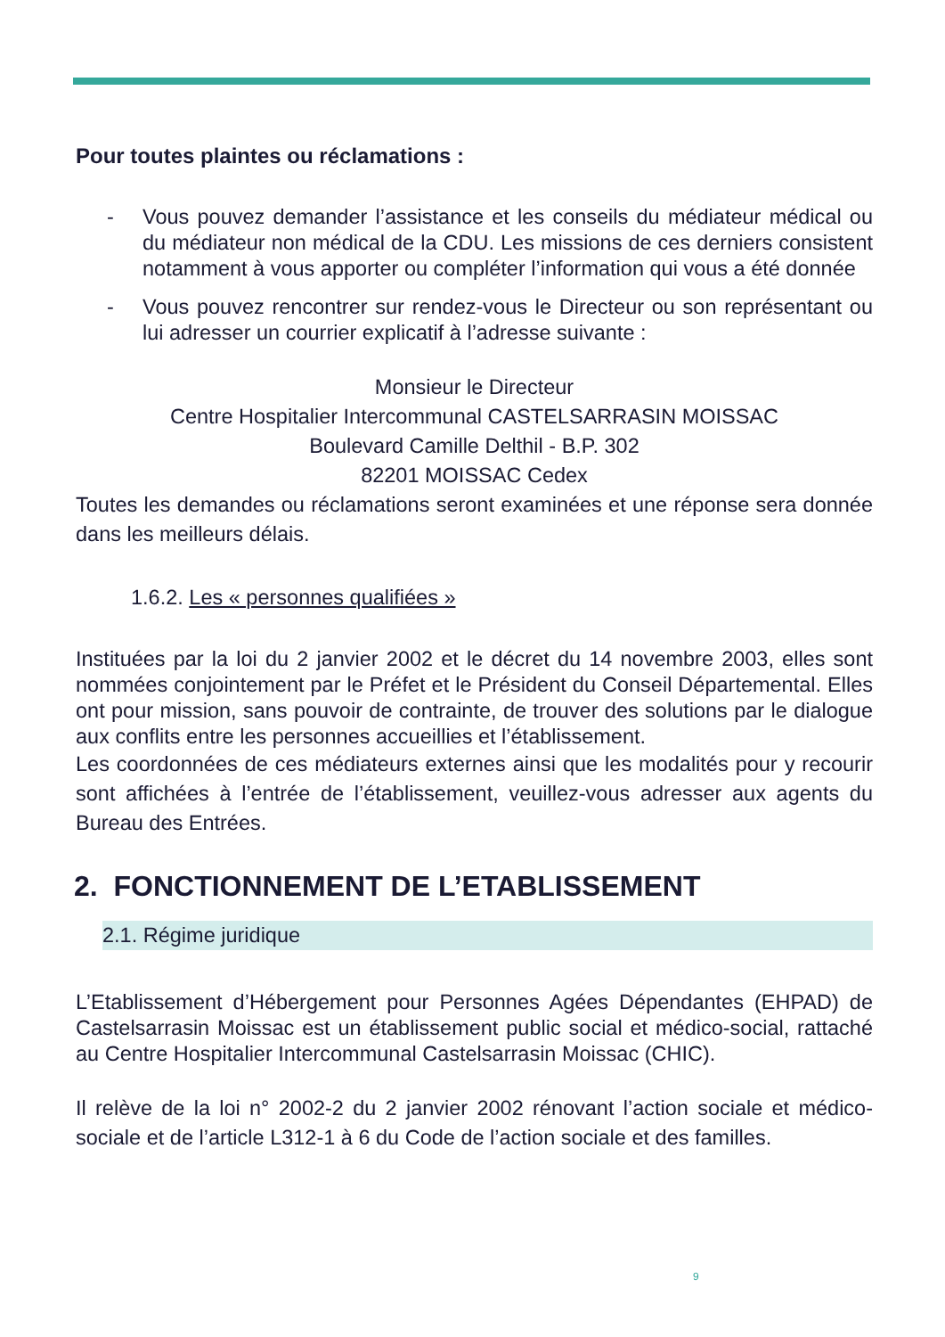Pour toutes plaintes ou réclamations :
- Vous pouvez demander l’assistance et les conseils du médiateur médical ou du médiateur non médical de la CDU. Les missions de ces derniers consistent notamment à vous apporter ou compléter l’information qui vous a été donnée
- Vous pouvez rencontrer sur rendez-vous le Directeur ou son représentant ou lui adresser un courrier explicatif à l’adresse suivante :
Monsieur le Directeur
Centre Hospitalier Intercommunal CASTELSARRASIN MOISSAC
Boulevard Camille Delthil - B.P. 302
82201 MOISSAC Cedex
Toutes les demandes ou réclamations seront examinées et une réponse sera donnée dans les meilleurs délais.
1.6.2. Les « personnes qualifiées »
Instituées par la loi du 2 janvier 2002 et le décret du 14 novembre 2003, elles sont nommées conjointement par le Préfet et le Président du Conseil Départemental. Elles ont pour mission, sans pouvoir de contrainte, de trouver des solutions par le dialogue aux conflits entre les personnes accueillies et l’établissement.
Les coordonnées de ces médiateurs externes ainsi que les modalités pour y recourir sont affichées à l’entrée de l’établissement, veuillez-vous adresser aux agents du Bureau des Entrées.
2. FONCTIONNEMENT DE L’ETABLISSEMENT
2.1. Régime juridique
L’Etablissement d’Hébergement pour Personnes Agées Dépendantes (EHPAD) de Castelsarrasin Moissac est un établissement public social et médico-social, rattaché au Centre Hospitalier Intercommunal Castelsarrasin Moissac (CHIC).
Il relève de la loi n° 2002-2 du 2 janvier 2002 rénovant l’action sociale et médico-sociale et de l’article L312-1 à 6 du Code de l’action sociale et des familles.
9